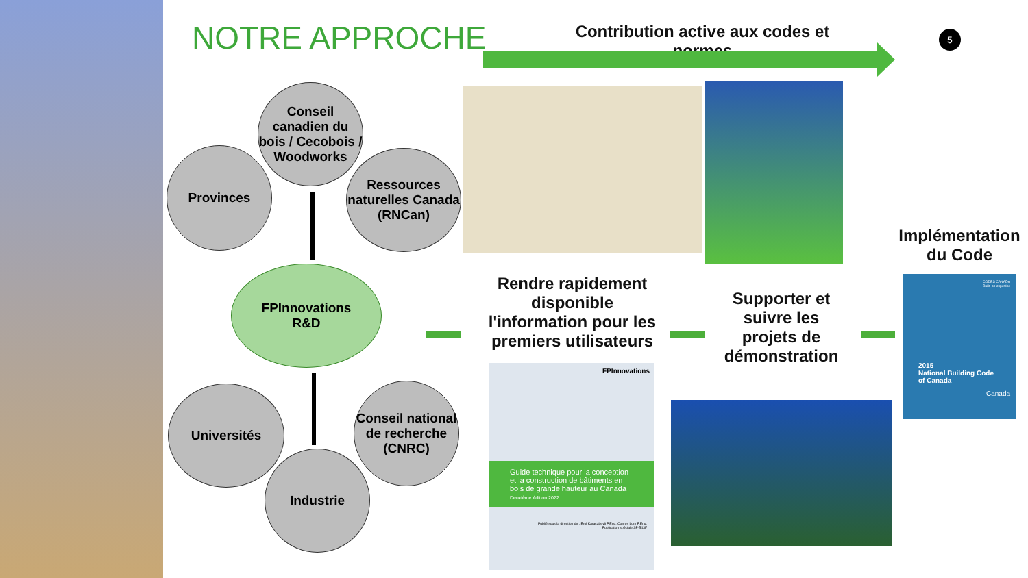NOTRE APPROCHE
Contribution active aux codes et normes
5
Conseil canadien du bois / Cecobois / Woodworks
Provinces
Ressources naturelles Canada (RNCan)
FPInnovations
R&D
Universités
Conseil national de recherche (CNRC)
Industrie
Rendre rapidement disponible l'information pour les premiers utilisateurs
Supporter et suivre les projets de démonstration
Implémentation du Code
FPInnovations
Guide technique pour la conception et la construction de bâtiments en bois de grande hauteur au Canada
Deuxième édition 2022
Publié sous la direction de : Erol Karacabeyli P.Eng. Conroy Lum P.Eng.
Publication spéciale SP-543F
CODES CANADA
Build on expertise
2015
National Building Code of Canada
Canada